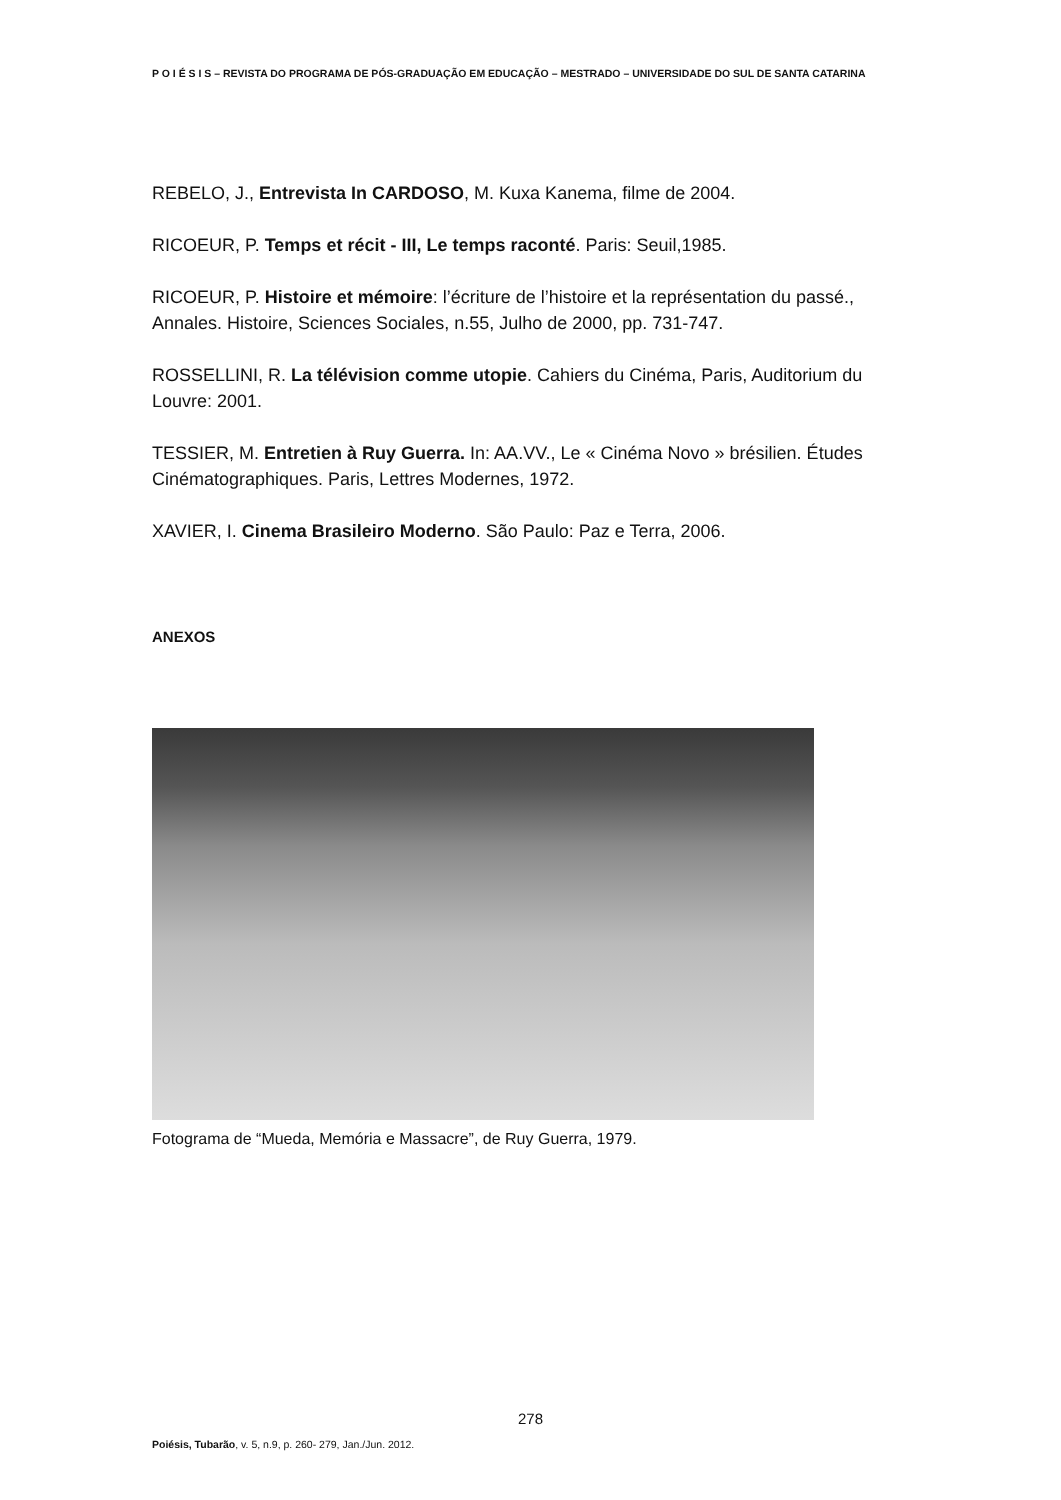P O I É S I S – REVISTA DO PROGRAMA DE PÓS-GRADUAÇÃO EM EDUCAÇÃO – MESTRADO – UNIVERSIDADE DO SUL DE SANTA CATARINA
REBELO, J., Entrevista In CARDOSO, M. Kuxa Kanema, filme de 2004.
RICOEUR, P. Temps et récit - III, Le temps raconté. Paris: Seuil,1985.
RICOEUR, P. Histoire et mémoire: l’écriture de l’histoire et la représentation du passé., Annales. Histoire, Sciences Sociales, n.55, Julho de 2000, pp. 731-747.
ROSSELLINI, R. La télévision comme utopie. Cahiers du Cinéma, Paris, Auditorium du Louvre: 2001.
TESSIER, M. Entretien à Ruy Guerra. In: AA.VV., Le « Cinéma Novo » brésilien. Études Cinématographiques. Paris, Lettres Modernes, 1972.
XAVIER, I. Cinema Brasileiro Moderno. São Paulo: Paz e Terra, 2006.
ANEXOS
Fotograma de “Mueda, Memória e Massacre”, de Ruy Guerra, 1979.
278
Poiésis, Tubarão, v. 5, n.9, p. 260- 279, Jan./Jun. 2012.